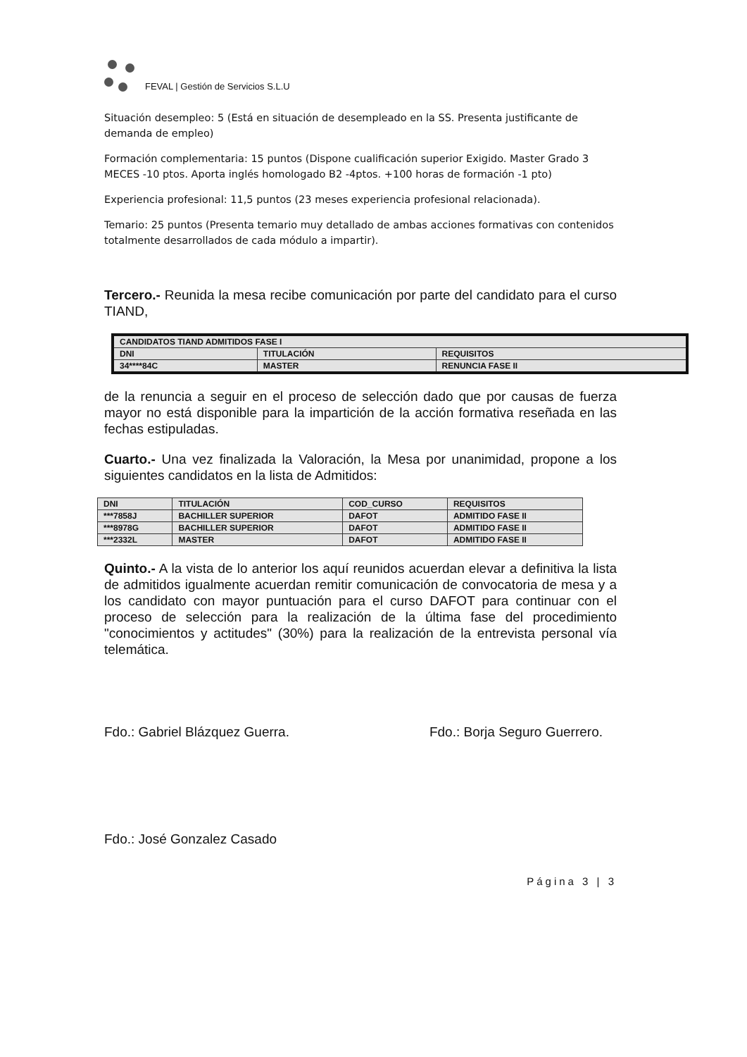FEVAL | Gestión de Servicios S.L.U
Situación desempleo: 5 (Está en situación de desempleado en la SS. Presenta justificante de demanda de empleo)
Formación complementaria: 15 puntos (Dispone cualificación superior Exigido. Master Grado 3 MECES -10 ptos. Aporta inglés homologado B2 -4ptos. +100 horas de formación -1 pto)
Experiencia profesional: 11,5 puntos (23 meses experiencia profesional relacionada).
Temario: 25 puntos (Presenta temario muy detallado de ambas acciones formativas con contenidos totalmente desarrollados de cada módulo a impartir).
Tercero.- Reunida la mesa recibe comunicación por parte del candidato para el curso TIAND,
| CANDIDATOS TIAND ADMITIDOS FASE I | | |
| --- | --- | --- |
| DNI | TITULACIÓN | REQUISITOS |
| 34****84C | MASTER | RENUNCIA FASE II |
de la renuncia a seguir en el proceso de selección dado que por causas de fuerza mayor no está disponible para la impartición de la acción formativa reseñada en las fechas estipuladas.
Cuarto.- Una vez finalizada la Valoración, la Mesa por unanimidad, propone a los siguientes candidatos en la lista de Admitidos:
| DNI | TITULACIÓN | COD_CURSO | REQUISITOS |
| --- | --- | --- | --- |
| ***7858J | BACHILLER SUPERIOR | DAFOT | ADMITIDO FASE II |
| ***8978G | BACHILLER SUPERIOR | DAFOT | ADMITIDO FASE II |
| ***2332L | MASTER | DAFOT | ADMITIDO FASE II |
Quinto.- A la vista de lo anterior los aquí reunidos acuerdan elevar a definitiva la lista de admitidos igualmente acuerdan remitir comunicación de convocatoria de mesa y a los candidato con mayor puntuación para el curso DAFOT para continuar con el proceso de selección para la realización de la última fase del procedimiento "conocimientos y actitudes" (30%) para la realización de la entrevista personal vía telemática.
Fdo.: Gabriel Blázquez Guerra. Fdo.: Borja Seguro Guerrero.
Fdo.: José Gonzalez Casado
Página 3 | 3